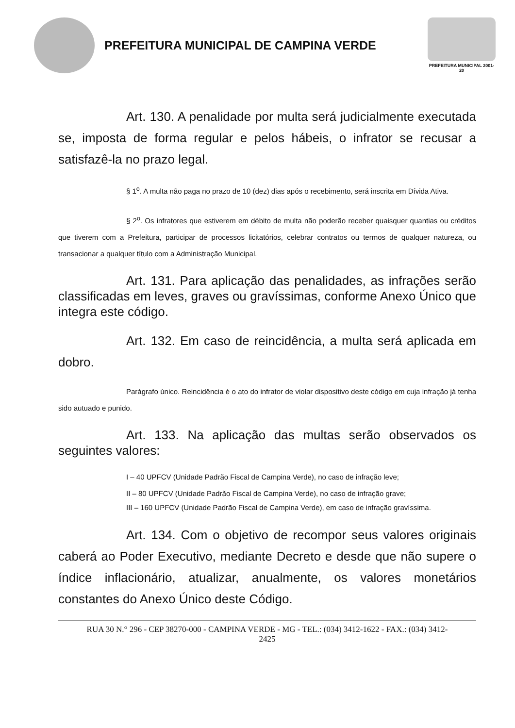PREFEITURA MUNICIPAL DE CAMPINA VERDE
PREFEITURA MUNICIPAL 2001-20
Art. 130. A penalidade por multa será judicialmente executada se, imposta de forma regular e pelos hábeis, o infrator se recusar a satisfazê-la no prazo legal.
§ 1<sup>o</sup>. A multa não paga no prazo de 10 (dez) dias após o recebimento, será inscrita em Dívida Ativa.
§ 2<sup>o</sup>. Os infratores que estiverem em débito de multa não poderão receber quaisquer quantias ou créditos que tiverem com a Prefeitura, participar de processos licitatórios, celebrar contratos ou termos de qualquer natureza, ou transacionar a qualquer título com a Administração Municipal.
Art. 131. Para aplicação das penalidades, as infrações serão classificadas em leves, graves ou gravíssimas, conforme Anexo Único que integra este código.
Art. 132. Em caso de reincidência, a multa será aplicada em dobro.
Parágrafo único. Reincidência é o ato do infrator de violar dispositivo deste código em cuja infração já tenha sido autuado e punido.
Art. 133. Na aplicação das multas serão observados os seguintes valores:
I – 40 UPFCV (Unidade Padrão Fiscal de Campina Verde), no caso de infração leve;
II – 80 UPFCV (Unidade Padrão Fiscal de Campina Verde), no caso de infração grave;
III – 160 UPFCV (Unidade Padrão Fiscal de Campina Verde), em caso de infração gravíssima.
Art. 134. Com o objetivo de recompor seus valores originais caberá ao Poder Executivo, mediante Decreto e desde que não supere o índice inflacionário, atualizar, anualmente, os valores monetários constantes do Anexo Único deste Código.
RUA 30 N.° 296 - CEP 38270-000 - CAMPINA VERDE - MG - TEL.: (034) 3412-1622 - FAX.: (034) 3412-
2425